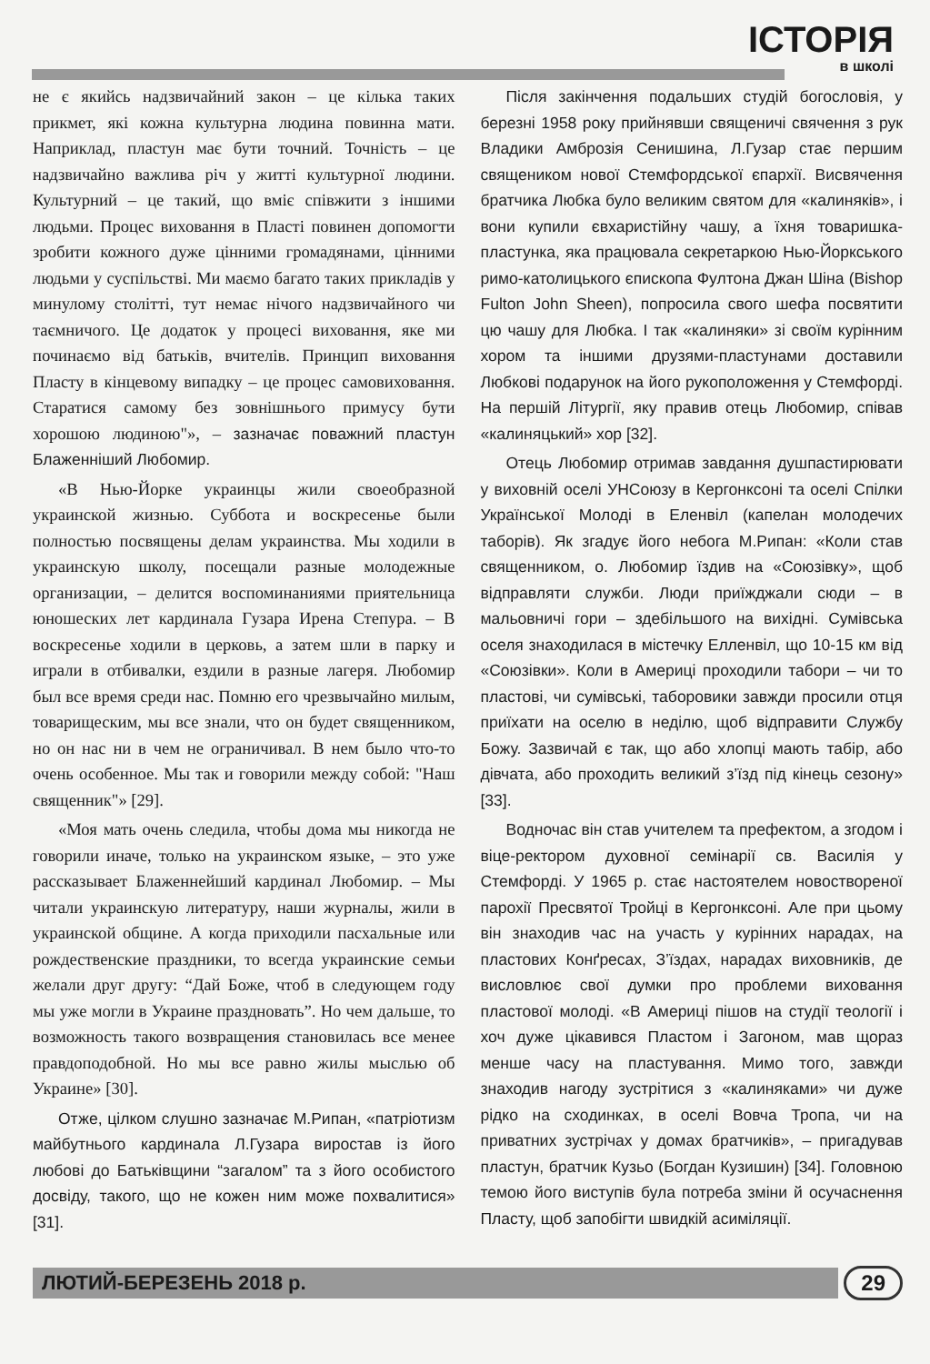ІСТОРІЯ
в школі
не є якийсь надзвичайний закон – це кілька таких прикмет, які кожна культурна людина повинна мати. Наприклад, пластун має бути точний. Точність – це надзвичайно важлива річ у житті культурної людини. Культурний – це такий, що вміє співжити з іншими людьми. Процес виховання в Пласті повинен допомогти зробити кожного дуже цінними громадянами, цінними людьми у суспільстві. Ми маємо багато таких прикладів у минулому столітті, тут немає нічого надзвичайного чи таємничого. Це додаток у процесі виховання, яке ми починаємо від батьків, вчителів. Принцип виховання Пласту в кінцевому випадку – це процес самовиховання. Старатися самому без зовнішнього примусу бути хорошою людиною"», – зазначає поважний пластун Блаженніший Любомир.
«В Нью-Йорке украинцы жили своеобразной украинской жизнью. Суббота и воскресенье были полностью посвящены делам украинства. Мы ходили в украинскую школу, посещали разные молодежные организации, – делится воспоминаниями приятельница юношеских лет кардинала Гузара Ирена Степура. – В воскресенье ходили в церковь, а затем шли в парку и играли в отбивалки, ездили в разные лагеря. Любомир был все время среди нас. Помню его чрезвычайно милым, товарищеским, мы все знали, что он будет священником, но он нас ни в чем не ограничивал. В нем было что-то очень особенное. Мы так и говорили между собой: "Наш священник"» [29].
«Моя мать очень следила, чтобы дома мы никогда не говорили иначе, только на украинском языке, – это уже рассказывает Блаженнейший кардинал Любомир. – Мы читали украинскую литературу, наши журналы, жили в украинской общине. А когда приходили пасхальные или рождественские праздники, то всегда украинские семьи желали друг другу: “Дай Боже, чтоб в следующем году мы уже могли в Украине праздновать”. Но чем дальше, то возможность такого возвращения становилась все менее правдоподобной. Но мы все равно жилы мыслью об Украине» [30].
Отже, цілком слушно зазначає М.Рипан, «патріотизм майбутнього кардинала Л.Гузара виростав із його любові до Батьківщини “загалом” та з його особистого досвіду, такого, що не кожен ним може похвалитися» [31].
Після закінчення подальших студій богословія, у березні 1958 року прийнявши священичі свячення з рук Владики Амброзія Сенишина, Л.Гузар стає першим священиком нової Стемфордської єпархії. Висвячення братчика Любка було великим святом для «калиняків», і вони купили євхаристійну чашу, а їхня товаришка-пластунка, яка працювала секретаркою Нью-Йоркського римо-католицького єпископа Фултона Джан Шіна (Bishop Fulton John Sheen), попросила свого шефа посвятити цю чашу для Любка. І так «калиняки» зі своїм курінним хором та іншими друзями-пластунами доставили Любкові подарунок на його рукоположення у Стемфорді. На першій Літургії, яку правив отець Любомир, співав «калиняцький» хор [32].
Отець Любомир отримав завдання душпастирювати у виховній оселі УНСоюзу в Кергонксоні та оселі Спілки Української Молоді в Еленвіл (капелан молодечих таборів). Як згадує його небога М.Рипан: «Коли став священником, о. Любомир їздив на «Союзівку», щоб відправляти служби. Люди приїжджали сюди – в мальовничі гори – здебільшого на вихідні. Сумівська оселя знаходилася в містечку Елленвіл, що 10-15 км від «Союзівки». Коли в Америці проходили табори – чи то пластові, чи сумівські, таборовики завжди просили отця приїхати на оселю в неділю, щоб відправити Службу Божу. Зазвичай є так, що або хлопці мають табір, або дівчата, або проходить великий з’їзд під кінець сезону» [33].
Водночас він став учителем та префектом, а згодом і віце-ректором духовної семінарії св. Василія у Стемфорді. У 1965 р. стає настоятелем новоствореної парохії Пресвятої Тройці в Кергонксоні. Але при цьому він знаходив час на участь у курінних нарадах, на пластових Конґресах, З’їздах, нарадах виховників, де висловлює свої думки про проблеми виховання пластової молоді. «В Америці пішов на студії теології і хоч дуже цікавився Пластом і Загоном, мав щораз менше часу на пластування. Мимо того, завжди знаходив нагоду зустрітися з «калиняками» чи дуже рідко на сходинках, в оселі Вовча Тропа, чи на приватних зустрічах у домах братчиків», – пригадував пластун, братчик Кузьо (Богдан Кузишин) [34]. Головною темою його виступів була потреба зміни й осучаснення Пласту, щоб запобігти швидкій асиміляції.
ЛЮТИЙ-БЕРЕЗЕНЬ 2018 р. 29